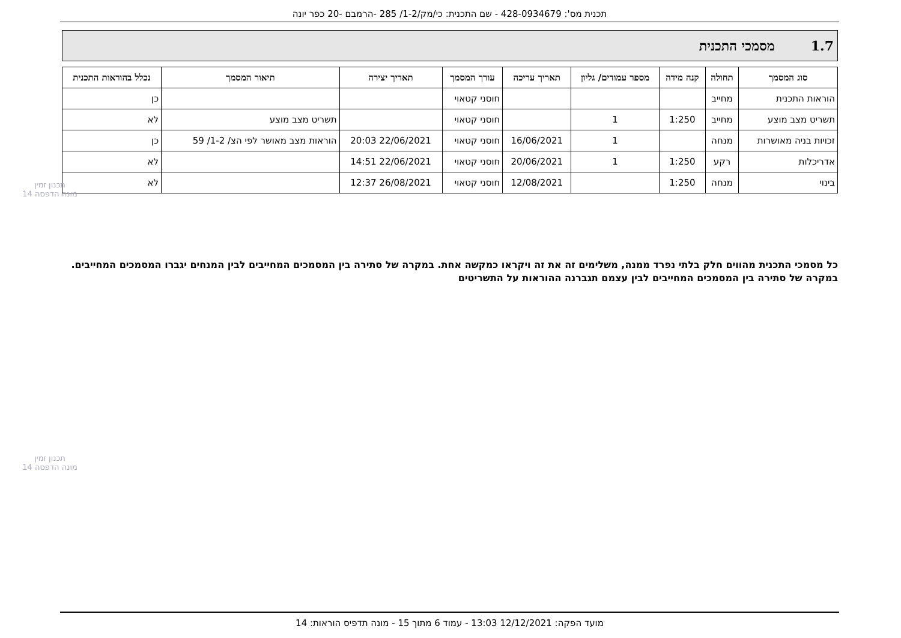תכנית מס': 428-0934679 - שם התכנית: כי/מק/1-2/ 285 -הרמבם -20 כפר יונה
1.7 מסמכי התכנית
| סוג המסמך | תחולה | קנה מידה | מספר עמודים/ גליון | תאריך עריכה | עורך המסמך | תאריך יצירה | תיאור המסמך | נכלל בהוראות התכנית |
| --- | --- | --- | --- | --- | --- | --- | --- | --- |
| הוראות התכנית | מחייב | | | | חוסני קטאוי | | | כן |
| תשריט מצב מוצע | מחייב | 1:250 | 1 | | חוסני קטאוי | | תשריט מצב מוצע | לא |
| זכויות בניה מאושרות | מנחה | | 1 | 16/06/2021 | חוסני קטאוי | 22/06/2021 20:03 | הוראות מצב מאושר לפי הצ/ 1-2/ 59 | כן |
| אדריכלות | רקע | 1:250 | 1 | 20/06/2021 | חוסני קטאוי | 22/06/2021 14:51 | | לא |
| בינוי | מנחה | 1:250 | | 12/08/2021 | חוסני קטאוי | 26/08/2021 12:37 | | לא |
כל מסמכי התכנית מהווים חלק בלתי נפרד ממנה, משלימים זה את זה ויקראו כמקשה אחת. במקרה של סתירה בין המסמכים המחייבים לבין המנחים יגברו המסמכים המחייבים. במקרה של סתירה בין המסמכים המחייבים לבין עצמם תגברנה ההוראות על התשריטים
תכנון זמין
מונה הדפסה 14
תכנון זמין
מונה הדפסה 14
מועד הפקה: 12/12/2021 13:03 - עמוד 6 מתוך 15 - מונה תדפיס הוראות: 14